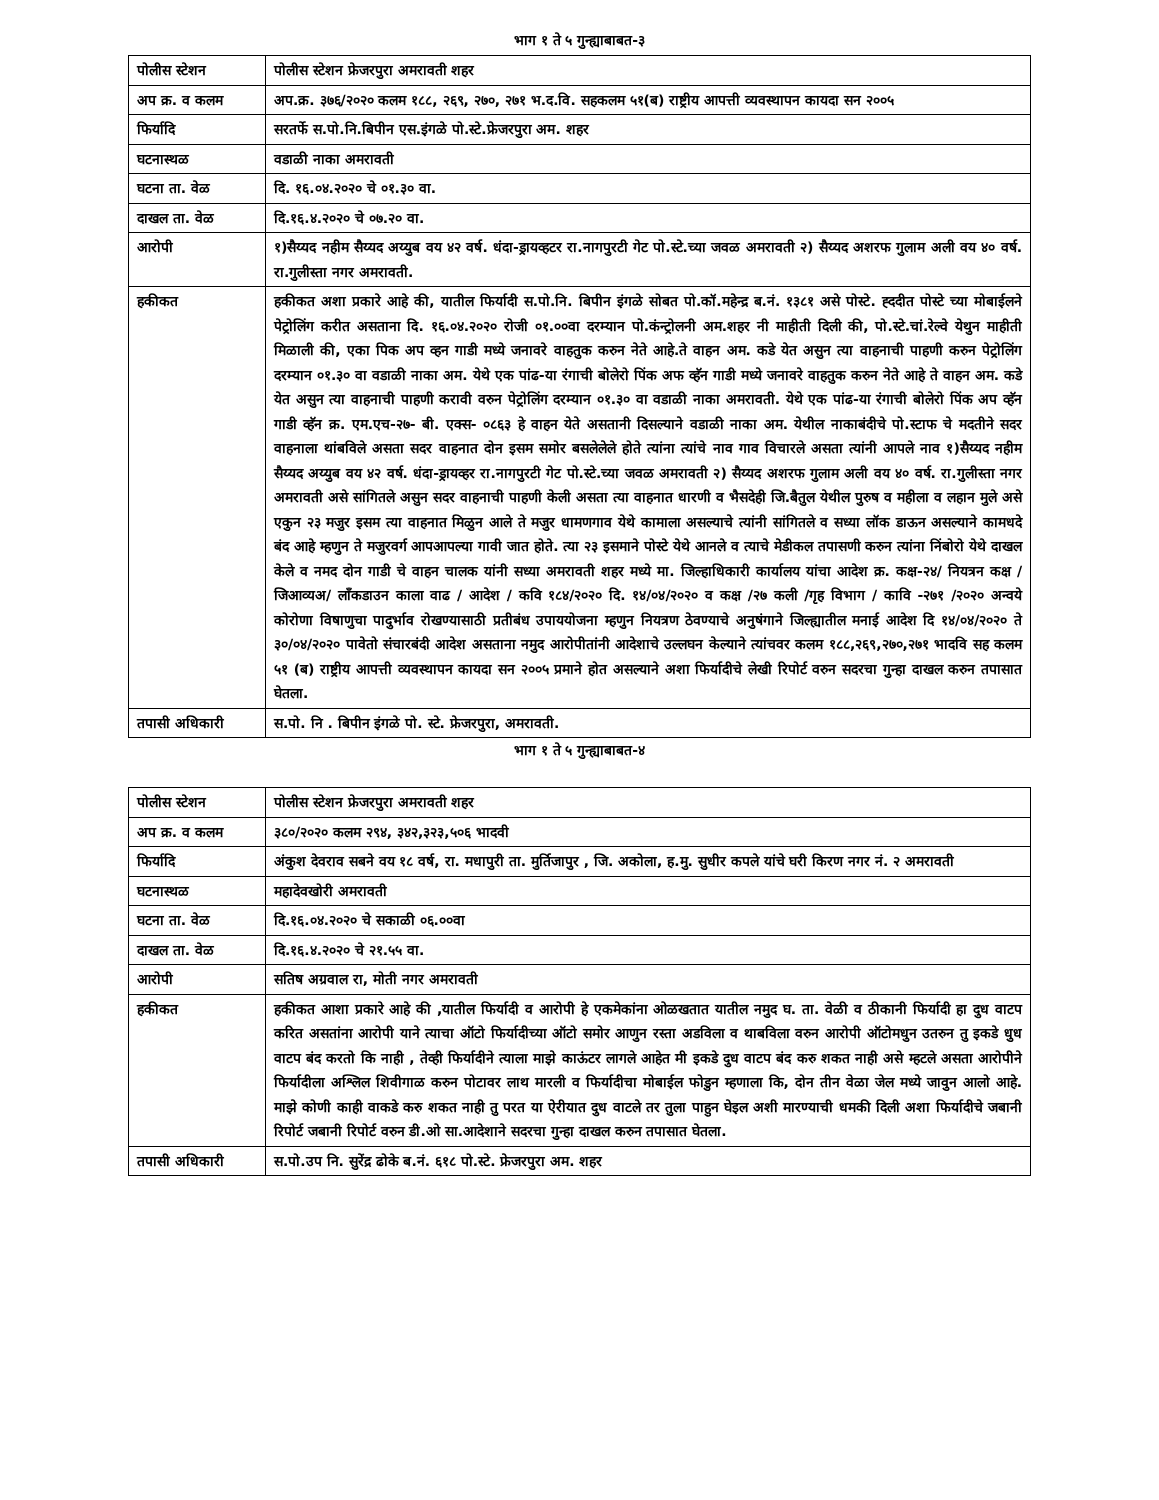भाग १ ते ५ गुन्ह्याबाबत-३
| पोलीस स्टेशन | पोलीस स्टेशन फ्रेजरपुरा अमरावती शहर |
| अप क्र. व कलम | अप.क्र. ३७६/२०२० कलम १८८, २६९, २७०, २७१ भ.द.वि. सहकलम ५१(ब) राष्ट्रीय आपत्ती व्यवस्थापन कायदा सन २००५ |
| फिर्यादि | सरतर्फे स.पो.नि.बिपीन एस.इंगळे पो.स्टे.फ्रेजरपुरा अम. शहर |
| घटनास्थळ | वडाळी नाका अमरावती |
| घटना ता. वेळ | दि. १६.०४.२०२० चे ०१.३० वा. |
| दाखल ता. वेळ | दि.१६.४.२०२० चे ०७.२० वा. |
| आरोपी | १)सैय्यद नहीम सैय्यद अय्युब वय ४२ वर्ष. धंदा-ड्रायव्हटर रा.नागपुरटी गेट पो.स्टे.च्या जवळ अमरावती २) सैय्यद अशरफ गुलाम अली वय ४० वर्ष. रा.गुलीस्ता नगर अमरावती. |
| हकीकत | हकीकत अशा प्रकारे आहे की, यातील फिर्यादी स.पो.नि. बिपीन इंगळे सोबत पो.कॉ.महेन्द्र ब.नं. १३८१ असे पोस्टे. ह्ददीत पोस्टे च्या मोबाईलने पेट्रोलिंग करीत असताना दि. १६.०४.२०२० रोजी ०१.००वा दरम्यान पो.कंन्ट्रोलनी अम.शहर नी माहीती दिली की, पो.स्टे.चां.रेल्वे येथुन माहीती मिळाली की, एका पिक अप व्हन गाडी मध्ये जनावरे वाहतुक करुन नेते आहे.ते वाहन अम. कडे येत असुन त्या वाहनाची पाहणी करुन पेट्रोलिंग दरम्यान ०१.३० वा वडाळी नाका अम. येथे एक पांढ-या रंगाची बोलेरो पिंक अफ व्हॅन गाडी मध्ये जनावरे वाहतुक करुन नेते आहे ते वाहन अम. कडे येत असुन त्या वाहनाची पाहणी करावी वरुन पेट्रोलिंग दरम्यान ०१.३० वा वडाळी नाका अमरावती. येथे एक पांढ-या रंगाची बोलेरो पिंक अप व्हॅन गाडी व्हॅन क्र. एम.एच-२७- बी. एक्स- ०८६३ हे वाहन येते असतानी दिसल्याने वडाळी नाका अम. येथील नाकाबंदीचे पो.स्टाफ चे मदतीने सदर वाहनाला थांबविले असता सदर वाहनात दोन इसम समोर बसलेलेले होते त्यांना त्यांचे नाव गाव विचारले असता त्यांनी आपले नाव १)सैय्यद नहीम सैय्यद अय्युब वय ४२ वर्ष. धंदा-ड्रायव्हर रा.नागपुरटी गेट पो.स्टे.च्या जवळ अमरावती २) सैय्यद अशरफ गुलाम अली वय ४० वर्ष. रा.गुलीस्ता नगर अमरावती असे सांगितले असुन सदर वाहनाची पाहणी केली असता त्या वाहनात धारणी व भैसदेही जि.बैतुल येथील पुरुष व महीला व लहान मुले असे एकुन २३ मजुर इसम त्या वाहनात मिळुन आले ते मजुर धामणगाव येथे कामाला असल्याचे त्यांनी सांगितले व सध्या लॉक डाऊन असल्याने कामधदे बंद आहे म्हणुन ते मजुरवर्ग आपआपल्या गावी जात होते. त्या २३ इसमाने पोस्टे येथे आनले व त्याचे मेडीकल तपासणी करुन त्यांना निंबोरो येथे दाखल केले व नमद दोन गाडी चे वाहन चालक यांनी सध्या अमरावती शहर मध्ये मा. जिल्हाधिकारी कार्यालय यांचा आदेश क्र. कक्ष-२४/ नियत्रन कक्ष / जिआव्यअ/ लॉंकडाउन काला वाढ / आदेश / कवि १८४/२०२० दि. १४/०४/२०२० व कक्ष /२७ कली /गृह विभाग / कावि -२७१ /२०२० अन्वये कोरोणा विषाणुचा पादुर्भाव रोखण्यासाठी प्रतीबंध उपाययोजना म्हणुन नियत्रण ठेवण्याचे अनुषंगाने जिल्ह्यातील मनाई आदेश दि १४/०४/२०२० ते ३०/०४/२०२० पावेतो संचारबंदी आदेश असताना नमुद आरोपीतांनी आदेशाचे उल्लघन केल्याने त्यांचवर कलम १८८,२६९,२७०,२७१ भादवि सह कलम ५१ (ब) राष्ट्रीय आपत्ती व्यवस्थापन कायदा सन २००५ प्रमाने होत असल्याने अशा फिर्यादीचे लेखी रिपोर्ट वरुन सदरचा गुन्हा दाखल करुन तपासात घेतला. |
| तपासी अधिकारी | स.पो. नि . बिपीन इंगळे पो. स्टे. फ्रेजरपुरा, अमरावती. |
भाग १ ते ५ गुन्ह्याबाबत-४
| पोलीस स्टेशन | पोलीस स्टेशन फ्रेजरपुरा अमरावती शहर |
| अप क्र. व कलम | ३८०/२०२० कलम २९४, ३४२,३२३,५०६ भादवी |
| फिर्यादि | अंकुश देवराव सबने वय १८ वर्ष, रा. मधापुरी ता. मुर्तिजापुर , जि. अकोला, ह.मु. सुधीर कपले यांचे घरी किरण नगर नं. २ अमरावती |
| घटनास्थळ | महादेवखोरी अमरावती |
| घटना ता. वेळ | दि.१६.०४.२०२० चे सकाळी ०६.००वा |
| दाखल ता. वेळ | दि.१६.४.२०२० चे २१.५५ वा. |
| आरोपी | सतिष अग्रवाल रा, मोती नगर अमरावती |
| हकीकत | हकीकत आशा प्रकारे आहे की ,यातील फिर्यादी व आरोपी हे एकमेकांना ओळखतात यातील नमुद घ. ता. वेळी व ठीकानी फिर्यादी हा दुध वाटप करित असतांना आरोपी याने त्याचा ऑटो फिर्यादीच्या ऑटो समोर आणुन रस्ता अडविला व थाबविला वरुन आरोपी ऑटोमधुन उतरुन तु इकडे धुध वाटप बंद करतो कि नाही , तेव्ही फिर्यादीने त्याला माझे काऊंटर लागले आहेत मी इकडे दुध वाटप बंद करु शकत नाही असे म्हटले असता आरोपीने फिर्यादीला अश्लिल शिवीगाळ करुन पोटावर लाथ मारली व फिर्यादीचा मोबाईल फोडुन म्हणाला कि, दोन तीन वेळा जेल मध्ये जावुन आलो आहे. माझे कोणी काही वाकडे करु शकत नाही तु परत या ऐरीयात दुध वाटले तर तुला पाहुन घेइल अशी मारण्याची धमकी दिली अशा फिर्यादीचे जबानी रिपोर्ट जबानी रिपोर्ट वरुन डी.ओ सा.आदेशाने सदरचा गुन्हा दाखल करुन तपासात घेतला. |
| तपासी अधिकारी | स.पो.उप नि. सुरेंद्र ढोके ब.नं. ६१८ पो.स्टे. फ्रेजरपुरा अम. शहर |